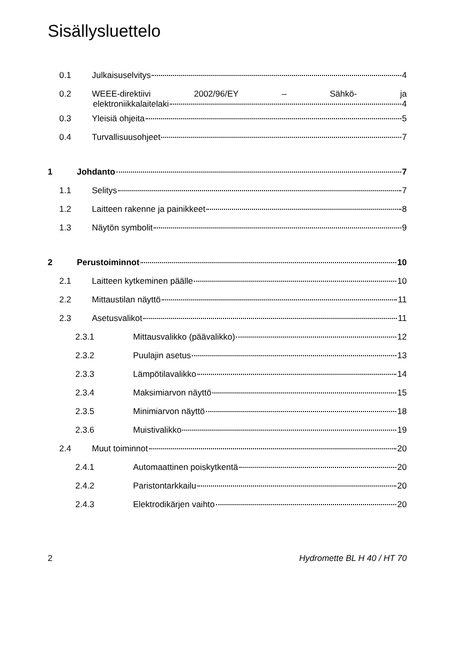Sisällysluettelo
0.1 Julkaisuselvitys 4
0.2 WEEE-direktiivi 2002/96/EY – Sähkö- ja
elektroniikkalaitelaki 4
0.3 Yleisiä ohjeita 5
0.4 Turvallisuusohjeet 7
1 Johdanto 7
1.1 Selitys 7
1.2 Laitteen rakenne ja painikkeet 8
1.3 Näytön symbolit 9
2 Perustoiminnot 10
2.1 Laitteen kytkeminen päälle 10
2.2 Mittaustilan näyttö 11
2.3 Asetusvalikot 11
2.3.1 Mittausvalikko (päävalikko) 12
2.3.2 Puulajin asetus 13
2.3.3 Lämpötilavalikko 14
2.3.4 Maksimiarvon näyttö 15
2.3.5 Minimiarvon näyttö 18
2.3.6 Muistivalikko 19
2.4 Muut toiminnot 20
2.4.1 Automaattinen poiskytkentä 20
2.4.2 Paristontarkkailu 20
2.4.3 Elektrodikärjen vaihto 20
2 Hydromette BL H 40 / HT 70